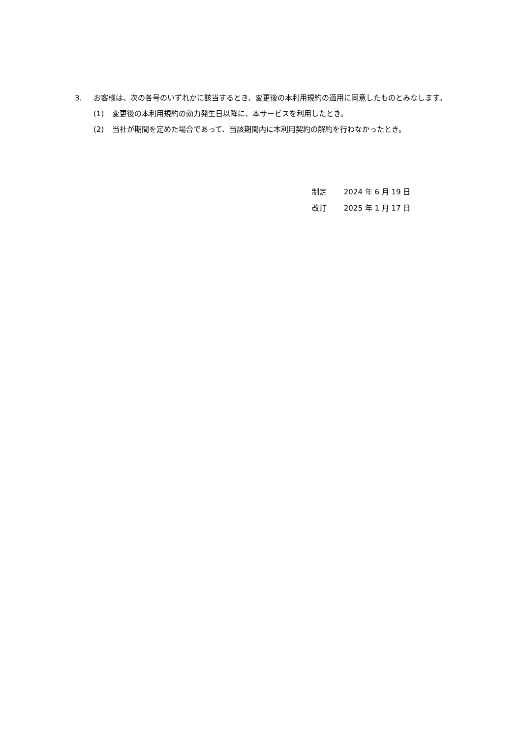3. お客様は、次の各号のいずれかに該当するとき、変更後の本利用規約の適用に同意したものとみなします。
(1) 変更後の本利用規約の効力発生日以降に、本サービスを利用したとき。
(2) 当社が期間を定めた場合であって、当該期間内に本利用契約の解約を行わなかったとき。
制定 2024 年 6 月 19 日
改訂 2025 年 1 月 17 日